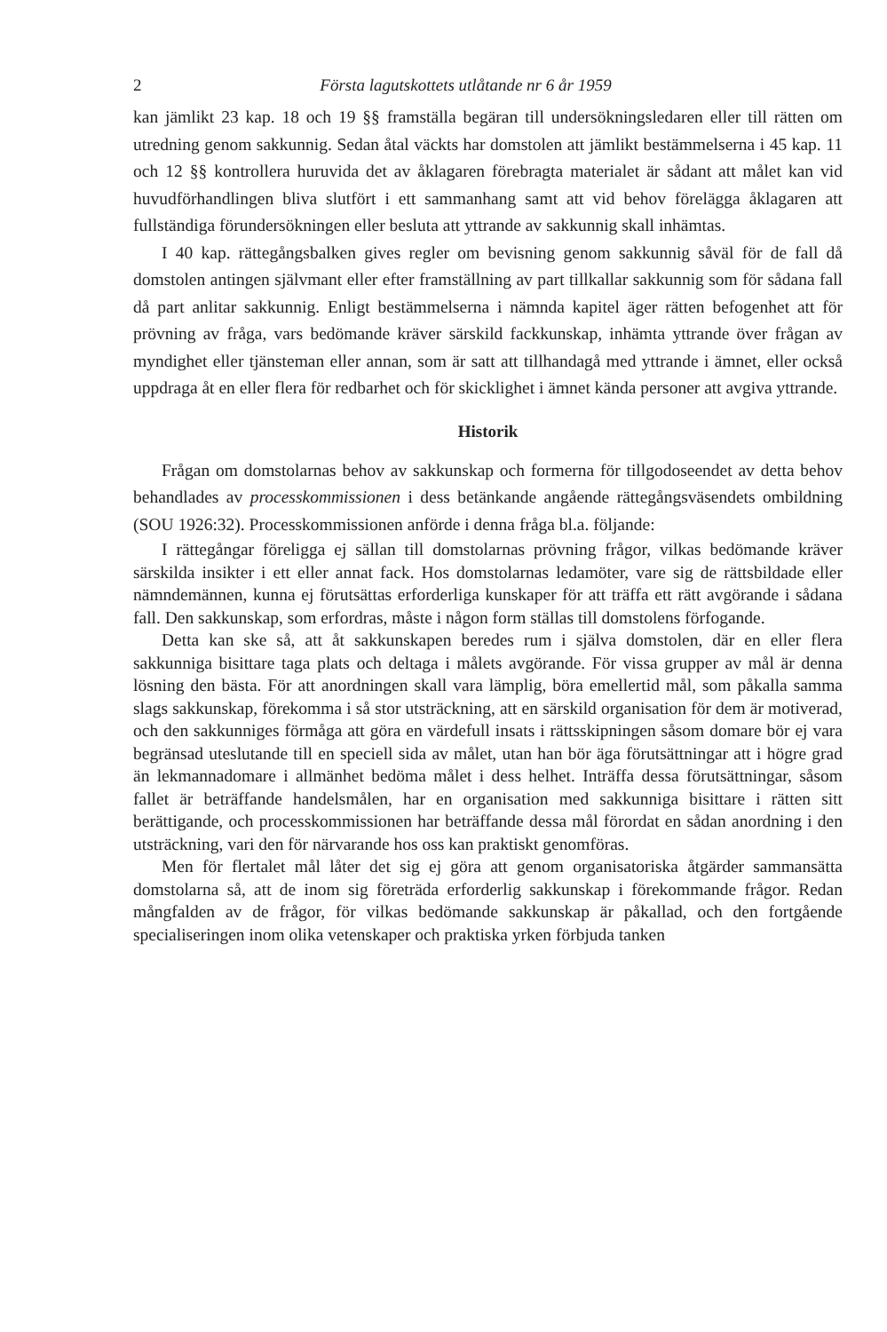2 Första lagutskottets utlåtande nr 6 år 1959
kan jämlikt 23 kap. 18 och 19 §§ framställa begäran till undersökningsledaren eller till rätten om utredning genom sakkunnig. Sedan åtal väckts har domstolen att jämlikt bestämmelserna i 45 kap. 11 och 12 §§ kontrollera huruvida det av åklagaren förebragta materialet är sådant att målet kan vid huvudförhandlingen bliva slutfört i ett sammanhang samt att vid behov förelägga åklagaren att fullständiga förundersökningen eller besluta att yttrande av sakkunnig skall inhämtas.
I 40 kap. rättegångsbalken gives regler om bevisning genom sakkunnig såväl för de fall då domstolen antingen självmant eller efter framställning av part tillkallar sakkunnig som för sådana fall då part anlitar sakkunnig. Enligt bestämmelserna i nämnda kapitel äger rätten befogenhet att för prövning av fråga, vars bedömande kräver särskild fackkunskap, inhämta yttrande över frågan av myndighet eller tjänsteman eller annan, som är satt att tillhandagå med yttrande i ämnet, eller också uppdraga åt en eller flera för redbarhet och för skicklighet i ämnet kända personer att avgiva yttrande.
Historik
Frågan om domstolarnas behov av sakkunskap och formerna för tillgodoseendet av detta behov behandlades av processkommissionen i dess betänkande angående rättegångsväsendets ombildning (SOU 1926:32). Processkommissionen anförde i denna fråga bl.a. följande:
I rättegångar föreligga ej sällan till domstolarnas prövning frågor, vilkas bedömande kräver särskilda insikter i ett eller annat fack. Hos domstolarnas ledamöter, vare sig de rättsbildade eller nämndemännen, kunna ej förutsättas erforderliga kunskaper för att träffa ett rätt avgörande i sådana fall. Den sakkunskap, som erfordras, måste i någon form ställas till domstolens förfogande.
Detta kan ske så, att åt sakkunskapen beredes rum i själva domstolen, där en eller flera sakkunniga bisittare taga plats och deltaga i målets avgörande. För vissa grupper av mål är denna lösning den bästa. För att anordningen skall vara lämplig, böra emellertid mål, som påkalla samma slags sakkunskap, förekomma i så stor utsträckning, att en särskild organisation för dem är motiverad, och den sakkunniges förmåga att göra en värdefull insats i rättsskipningen såsom domare bör ej vara begränsad uteslutande till en speciell sida av målet, utan han bör äga förutsättningar att i högre grad än lekmannadomare i allmänhet bedöma målet i dess helhet. Inträffa dessa förutsättningar, såsom fallet är beträffande handelsmålen, har en organisation med sakkunniga bisittare i rätten sitt berättigande, och processkommissionen har beträffande dessa mål förordat en sådan anordning i den utsträckning, vari den för närvarande hos oss kan praktiskt genomföras.
Men för flertalet mål låter det sig ej göra att genom organisatoriska åtgärder sammansätta domstolarna så, att de inom sig företräda erforderlig sakkunskap i förekommande frågor. Redan mångfalden av de frågor, för vilkas bedömande sakkunskap är påkallad, och den fortgående specialiseringen inom olika vetenskaper och praktiska yrken förbjuda tanken